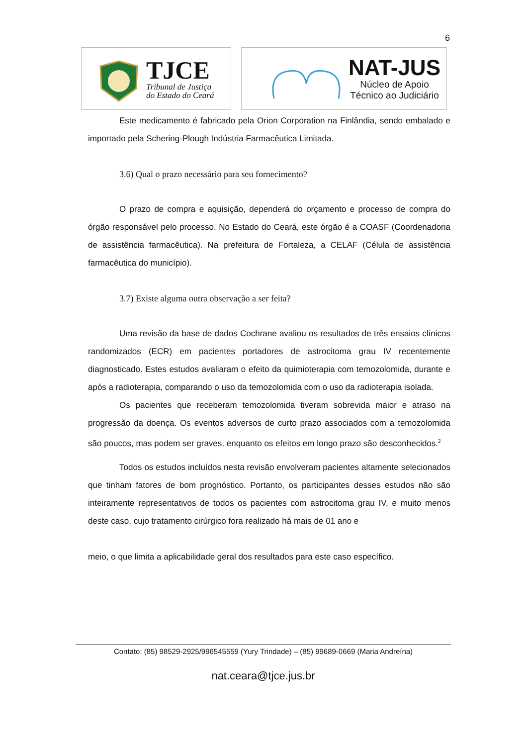6
TJCE
Tribunal de Justiça
do Estado do Ceará
NAT-JUS
Núcleo de Apoio
Técnico ao Judiciário
Este medicamento é fabricado pela Orion Corporation na Finlândia, sendo embalado e importado pela Schering-Plough Indústria Farmacêutica Limitada.
3.6) Qual o prazo necessário para seu fornecimento?
O prazo de compra e aquisição, dependerá do orçamento e processo de compra do órgão responsável pelo processo. No Estado do Ceará, este órgão é a COASF (Coordenadoria de assistência farmacêutica). Na prefeitura de Fortaleza, a CELAF (Célula de assistência farmacêutica do município).
3.7) Existe alguma outra observação a ser feita?
Uma revisão da base de dados Cochrane avaliou os resultados de três ensaios clínicos randomizados (ECR) em pacientes portadores de astrocitoma grau IV recentemente diagnosticado. Estes estudos avaliaram o efeito da quimioterapia com temozolomida, durante e após a radioterapia, comparando o uso da temozolomida com o uso da radioterapia isolada.
Os pacientes que receberam temozolomida tiveram sobrevida maior e atraso na progressão da doença. Os eventos adversos de curto prazo associados com a temozolomida são poucos, mas podem ser graves, enquanto os efeitos em longo prazo são desconhecidos.<sup>2</sup>
Todos os estudos incluídos nesta revisão envolveram pacientes altamente selecionados que tinham fatores de bom prognóstico. Portanto, os participantes desses estudos não são inteiramente representativos de todos os pacientes com astrocitoma grau IV, e muito menos deste caso, cujo tratamento cirúrgico fora realizado há mais de 01 ano e
meio, o que limita a aplicabilidade geral dos resultados para este caso específico.
Contato: (85) 98529-2925/996545559 (Yury Trindade) – (85) 99689-0669 (Maria Andreína)
nat.ceara@tjce.jus.br